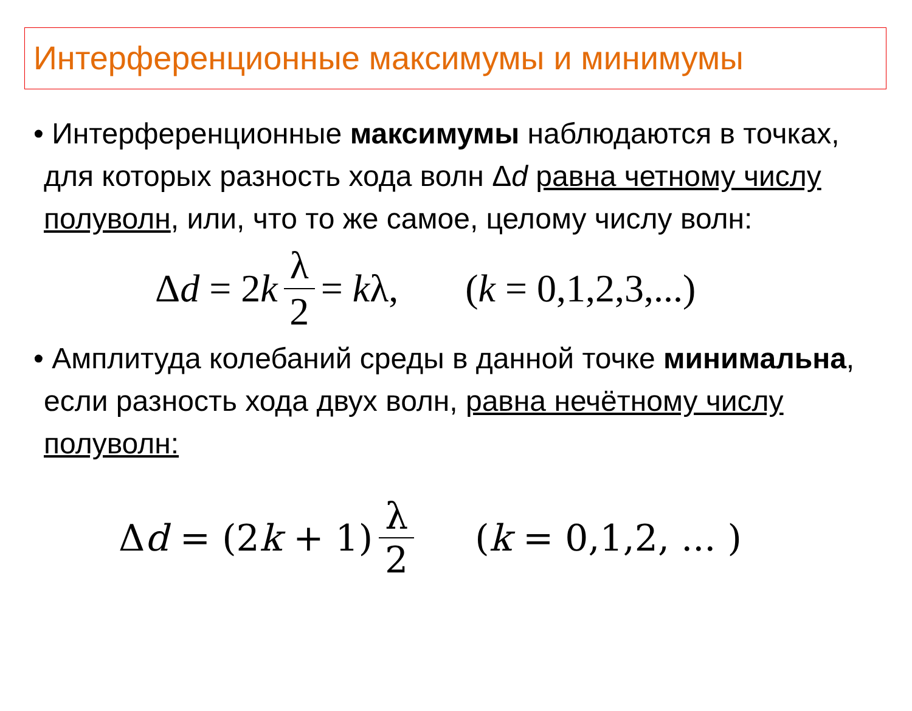Интерференционные максимумы и минимумы
• Интерференционные максимумы наблюдаются в точках, для которых разность хода волн Δd равна четному числу полуволн, или, что то же самое, целому числу волн:
Δ d = 2 k λ 2 = k λ, (k = 0,1,2,3,...)
• Амплитуда колебаний среды в данной точке минимальна, если разность хода двух волн, равна нечётному числу полуволн:
Δ d = (2 k + 1) λ 2 (k = 0,1,2, ... )